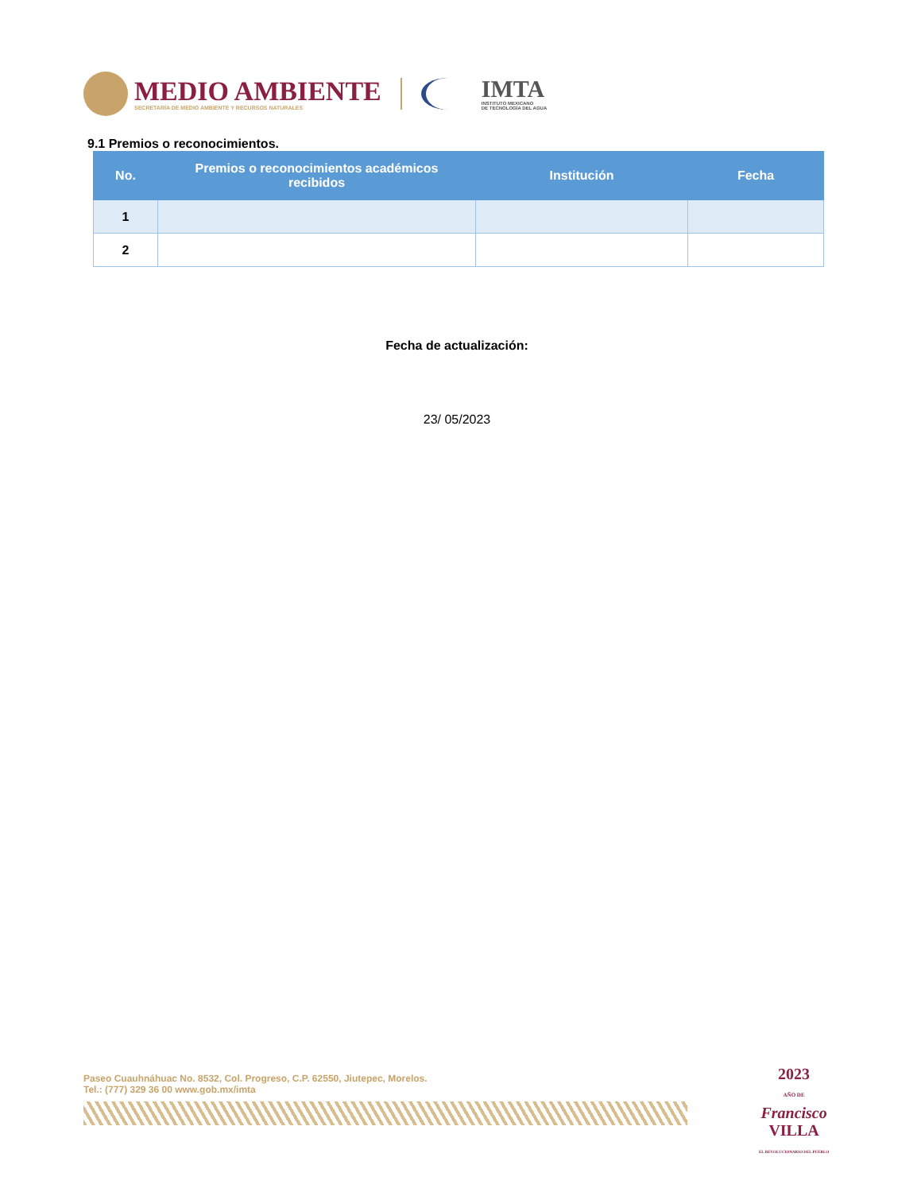MEDIO AMBIENTE
SECRETARÍA DE MEDIO AMBIENTE Y RECURSOS NATURALES
IMTA
INSTITUTO MEXICANO
DE TECNOLOGÍA DEL AGUA
9.1 Premios o reconocimientos.
| No. | Premios o reconocimientos académicos recibidos | Institución | Fecha |
| --- | --- | --- | --- |
| 1 | | | |
| 2 | | | |
Fecha de actualización:
23/ 05/2023
Paseo Cuauhnáhuac No. 8532, Col. Progreso, C.P. 62550, Jiutepec, Morelos.
Tel.: (777) 329 36 00 www.gob.mx/imta
2023
AÑO DE
Francisco
VILLA
EL REVOLUCIONARIO DEL PUEBLO